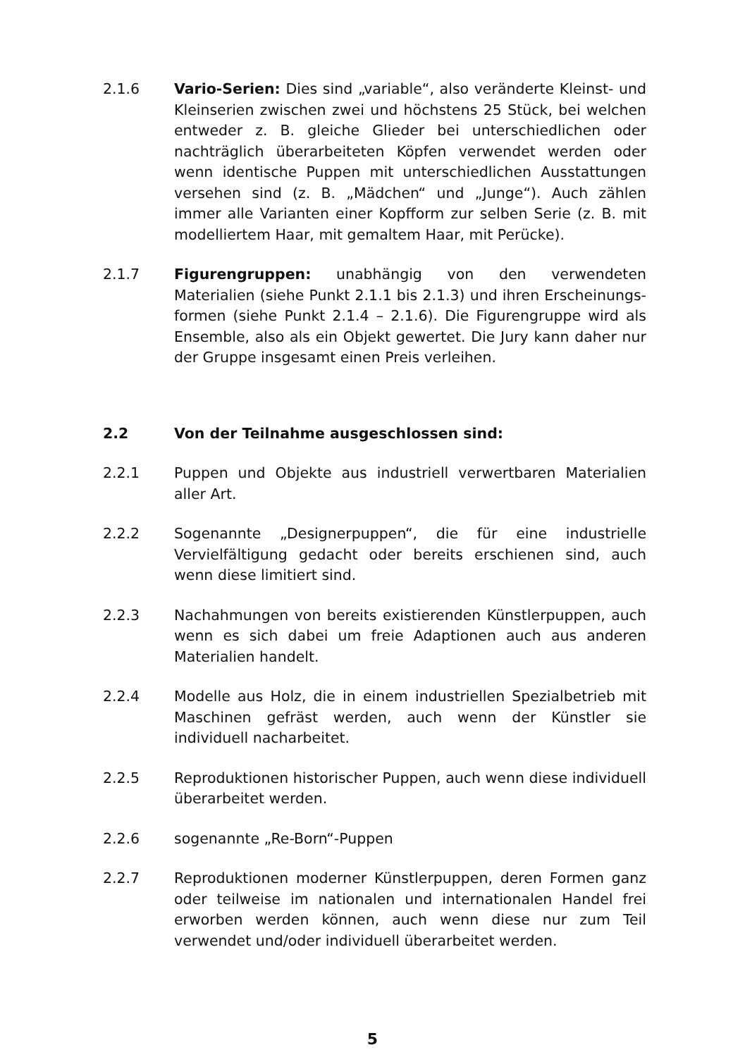2.1.6 Vario-Serien: Dies sind „variable“, also veränderte Kleinst- und Kleinserien zwischen zwei und höchstens 25 Stück, bei welchen entweder z. B. gleiche Glieder bei unterschiedlichen oder nachträglich überarbeiteten Köpfen verwendet werden oder wenn identische Puppen mit unterschiedlichen Ausstattungen versehen sind (z. B. „Mädchen“ und „Junge“). Auch zählen immer alle Varianten einer Kopfform zur selben Serie (z. B. mit modelliertem Haar, mit gemaltem Haar, mit Perücke).
2.1.7 Figurengruppen: unabhängig von den verwendeten Materialien (siehe Punkt 2.1.1 bis 2.1.3) und ihren Erscheinungs-formen (siehe Punkt 2.1.4 – 2.1.6). Die Figurengruppe wird als Ensemble, also als ein Objekt gewertet. Die Jury kann daher nur der Gruppe insgesamt einen Preis verleihen.
2.2 Von der Teilnahme ausgeschlossen sind:
2.2.1 Puppen und Objekte aus industriell verwertbaren Materialien aller Art.
2.2.2 Sogenannte „Designerpuppen“, die für eine industrielle Vervielfältigung gedacht oder bereits erschienen sind, auch wenn diese limitiert sind.
2.2.3 Nachahmungen von bereits existierenden Künstlerpuppen, auch wenn es sich dabei um freie Adaptionen auch aus anderen Materialien handelt.
2.2.4 Modelle aus Holz, die in einem industriellen Spezialbetrieb mit Maschinen gefräst werden, auch wenn der Künstler sie individuell nacharbeitet.
2.2.5 Reproduktionen historischer Puppen, auch wenn diese individuell überarbeitet werden.
2.2.6 sogenannte „Re-Born“-Puppen
2.2.7 Reproduktionen moderner Künstlerpuppen, deren Formen ganz oder teilweise im nationalen und internationalen Handel frei erworben werden können, auch wenn diese nur zum Teil verwendet und/oder individuell überarbeitet werden.
5